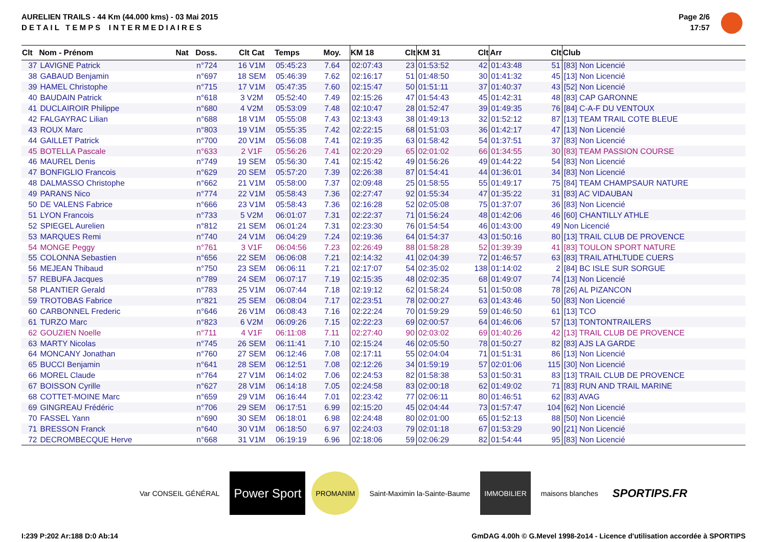AURELIEN TRAILS - 44 Km (44.000 kms) - 03 Mai 2015
D E T A I L T E M P S I N T E R M E D I A I R E S
Page 2/6
17:57
| Clt | Nom - Prénom | Nat | Doss. | Clt Cat | Temps | Moy. | KM 18 | Clt | KM 31 | Clt | Arr | Clt | Club |
| --- | --- | --- | --- | --- | --- | --- | --- | --- | --- | --- | --- | --- | --- |
| 37 | LAVIGNE Patrick | | n°724 | 16 V1M | 05:45:23 | 7.64 | 02:07:43 | 23 | 01:53:52 | 42 | 01:43:48 | 51 | [83] Non Licencié |
| 38 | GABAUD Benjamin | | n°697 | 18 SEM | 05:46:39 | 7.62 | 02:16:17 | 51 | 01:48:50 | 30 | 01:41:32 | 45 | [13] Non Licencié |
| 39 | HAMEL Christophe | | n°715 | 17 V1M | 05:47:35 | 7.60 | 02:15:47 | 50 | 01:51:11 | 37 | 01:40:37 | 43 | [52] Non Licencié |
| 40 | BAUDAIN Patrick | | n°618 | 3 V2M | 05:52:40 | 7.49 | 02:15:26 | 47 | 01:54:43 | 45 | 01:42:31 | 48 | [83] CAP GARONNE |
| 41 | DUCLAIROIR Philippe | | n°680 | 4 V2M | 05:53:09 | 7.48 | 02:10:47 | 28 | 01:52:47 | 39 | 01:49:35 | 76 | [84] C-A-F DU VENTOUX |
| 42 | FALGAYRAC Lilian | | n°688 | 18 V1M | 05:55:08 | 7.43 | 02:13:43 | 38 | 01:49:13 | 32 | 01:52:12 | 87 | [13] TEAM TRAIL COTE BLEUE |
| 43 | ROUX Marc | | n°803 | 19 V1M | 05:55:35 | 7.42 | 02:22:15 | 68 | 01:51:03 | 36 | 01:42:17 | 47 | [13] Non Licencié |
| 44 | GAILLET Patrick | | n°700 | 20 V1M | 05:56:08 | 7.41 | 02:19:35 | 63 | 01:58:42 | 54 | 01:37:51 | 37 | [83] Non Licencié |
| 45 | BOTELLA Pascale | | n°633 | 2 V1F | 05:56:26 | 7.41 | 02:20:29 | 65 | 02:01:02 | 66 | 01:34:55 | 30 | [83] TEAM PASSION COURSE |
| 46 | MAUREL Denis | | n°749 | 19 SEM | 05:56:30 | 7.41 | 02:15:42 | 49 | 01:56:26 | 49 | 01:44:22 | 54 | [83] Non Licencié |
| 47 | BONFIGLIO Francois | | n°629 | 20 SEM | 05:57:20 | 7.39 | 02:26:38 | 87 | 01:54:41 | 44 | 01:36:01 | 34 | [83] Non Licencié |
| 48 | DALMASSO Christophe | | n°662 | 21 V1M | 05:58:00 | 7.37 | 02:09:48 | 25 | 01:58:55 | 55 | 01:49:17 | 75 | [84] TEAM CHAMPSAUR NATURE |
| 49 | PARANS Nico | | n°774 | 22 V1M | 05:58:43 | 7.36 | 02:27:47 | 92 | 01:55:34 | 47 | 01:35:22 | 31 | [83] AC VIDAUBAN |
| 50 | DE VALENS Fabrice | | n°666 | 23 V1M | 05:58:43 | 7.36 | 02:16:28 | 52 | 02:05:08 | 75 | 01:37:07 | 36 | [83] Non Licencié |
| 51 | LYON Francois | | n°733 | 5 V2M | 06:01:07 | 7.31 | 02:22:37 | 71 | 01:56:24 | 48 | 01:42:06 | 46 | [60] CHANTILLY ATHLE |
| 52 | SPIEGEL Aurelien | | n°812 | 21 SEM | 06:01:24 | 7.31 | 02:23:30 | 76 | 01:54:54 | 46 | 01:43:00 | 49 | Non Licencié |
| 53 | MARQUES Remi | | n°740 | 24 V1M | 06:04:29 | 7.24 | 02:19:36 | 64 | 01:54:37 | 43 | 01:50:16 | 80 | [13] TRAIL CLUB DE PROVENCE |
| 54 | MONGE Peggy | | n°761 | 3 V1F | 06:04:56 | 7.23 | 02:26:49 | 88 | 01:58:28 | 52 | 01:39:39 | 41 | [83] TOULON SPORT NATURE |
| 55 | COLONNA Sebastien | | n°656 | 22 SEM | 06:06:08 | 7.21 | 02:14:32 | 41 | 02:04:39 | 72 | 01:46:57 | 63 | [83] TRAIL ATHLTUDE CUERS |
| 56 | MEJEAN Thibaud | | n°750 | 23 SEM | 06:06:11 | 7.21 | 02:17:07 | 54 | 02:35:02 | 138 | 01:14:02 | 2 | [84] BC ISLE SUR SORGUE |
| 57 | REBUFA Jacques | | n°789 | 24 SEM | 06:07:17 | 7.19 | 02:15:35 | 48 | 02:02:35 | 68 | 01:49:07 | 74 | [13] Non Licencié |
| 58 | PLANTIER Gerald | | n°783 | 25 V1M | 06:07:44 | 7.18 | 02:19:12 | 62 | 01:58:24 | 51 | 01:50:08 | 78 | [26] AL PIZANCON |
| 59 | TROTOBAS Fabrice | | n°821 | 25 SEM | 06:08:04 | 7.17 | 02:23:51 | 78 | 02:00:27 | 63 | 01:43:46 | 50 | [83] Non Licencié |
| 60 | CARBONNEL Frederic | | n°646 | 26 V1M | 06:08:43 | 7.16 | 02:22:24 | 70 | 01:59:29 | 59 | 01:46:50 | 61 | [13] TCO |
| 61 | TURZO Marc | | n°823 | 6 V2M | 06:09:26 | 7.15 | 02:22:23 | 69 | 02:00:57 | 64 | 01:46:06 | 57 | [13] TONTONTRAILERS |
| 62 | GOUZIEN Noelle | | n°711 | 4 V1F | 06:11:08 | 7.11 | 02:27:40 | 90 | 02:03:02 | 69 | 01:40:26 | 42 | [13] TRAIL CLUB DE PROVENCE |
| 63 | MARTY Nicolas | | n°745 | 26 SEM | 06:11:41 | 7.10 | 02:15:24 | 46 | 02:05:50 | 78 | 01:50:27 | 82 | [83] AJS LA GARDE |
| 64 | MONCANY Jonathan | | n°760 | 27 SEM | 06:12:46 | 7.08 | 02:17:11 | 55 | 02:04:04 | 71 | 01:51:31 | 86 | [13] Non Licencié |
| 65 | BUCCI Benjamin | | n°641 | 28 SEM | 06:12:51 | 7.08 | 02:12:26 | 34 | 01:59:19 | 57 | 02:01:06 | 115 | [30] Non Licencié |
| 66 | MOREL Claude | | n°764 | 27 V1M | 06:14:02 | 7.06 | 02:24:53 | 82 | 01:58:38 | 53 | 01:50:31 | 83 | [13] TRAIL CLUB DE PROVENCE |
| 67 | BOISSON Cyrille | | n°627 | 28 V1M | 06:14:18 | 7.05 | 02:24:58 | 83 | 02:00:18 | 62 | 01:49:02 | 71 | [83] RUN AND TRAIL MARINE |
| 68 | COTTET-MOINE Marc | | n°659 | 29 V1M | 06:16:44 | 7.01 | 02:23:42 | 77 | 02:06:11 | 80 | 01:46:51 | 62 | [83] AVAG |
| 69 | GINGREAU Frédéric | | n°706 | 29 SEM | 06:17:51 | 6.99 | 02:15:20 | 45 | 02:04:44 | 73 | 01:57:47 | 104 | [62] Non Licencié |
| 70 | FASSEL Yann | | n°690 | 30 SEM | 06:18:01 | 6.98 | 02:24:48 | 80 | 02:01:00 | 65 | 01:52:13 | 88 | [50] Non Licencié |
| 71 | BRESSON Franck | | n°640 | 30 V1M | 06:18:50 | 6.97 | 02:24:03 | 79 | 02:01:18 | 67 | 01:53:29 | 90 | [21] Non Licencié |
| 72 | DECROMBECQUE Herve | | n°668 | 31 V1M | 06:19:19 | 6.96 | 02:18:06 | 59 | 02:06:29 | 82 | 01:54:44 | 95 | [83] Non Licencié |
Var CONSEIL GÉNÉRAL
Power Sport
PROMANIM Saint-Maximin la-Sainte-Baume IMMOBILIER maisons blanches
SPORTIPS.FR
I:239 P:202 Ar:188 D:0 Ab:14
GmDAG 4.00h © G.Mevel 1998-2o14 - Licence d'utilisation accordée à SPORTIPS